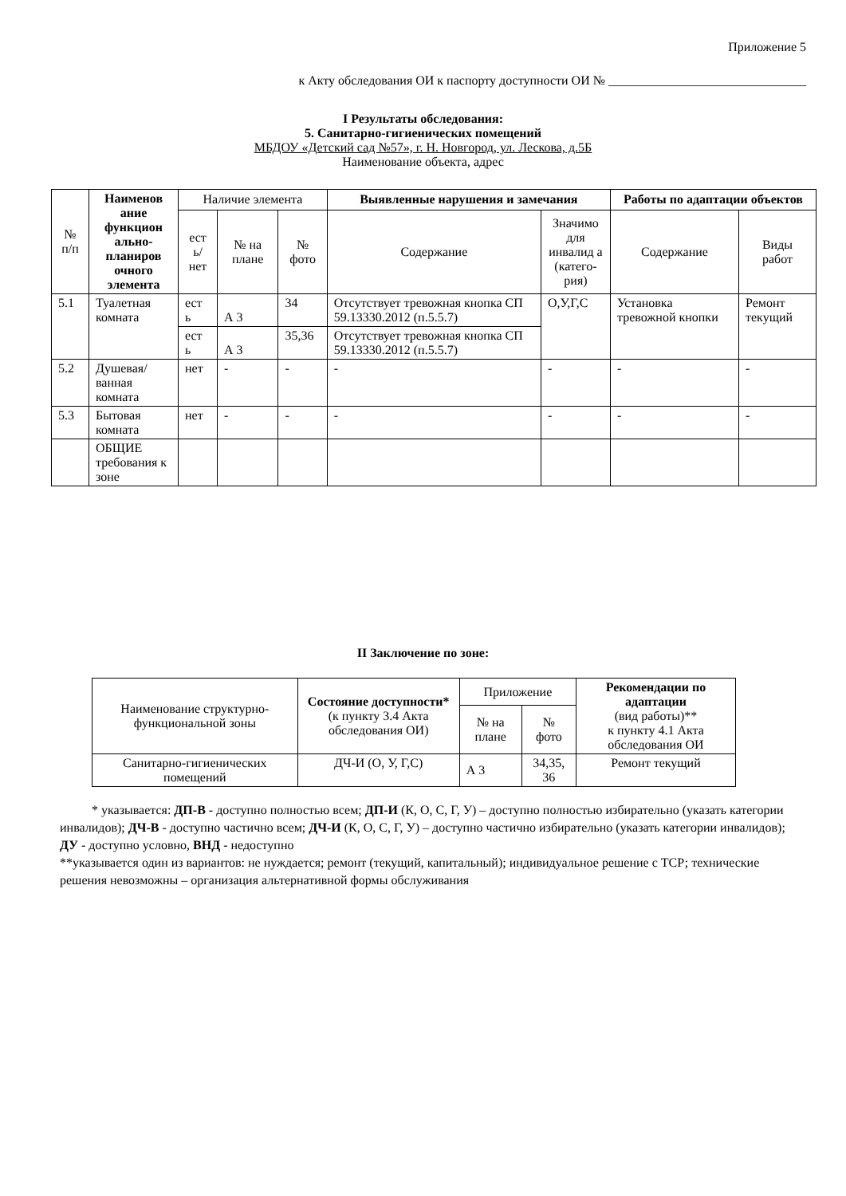Приложение 5
к Акту обследования ОИ к паспорту доступности ОИ № _______________________________
I Результаты обследования:
5. Санитарно-гигиенических помещений
МБДОУ «Детский сад №57», г. Н. Новгород, ул. Лескова, д.5Б
Наименование объекта, адрес
| № п/п | Наименов ание функцион ально-планиров очного элемента | Наличие элемента | | | Выявленные нарушения и замечания | | Работы по адаптации объектов | |
| --- | --- | --- | --- | --- | --- | --- | --- | --- |
| | | ест ь/ нет | № на плане | № фото | Содержание | Значимо для инвалид а (катего-рия) | Содержание | Виды работ |
| 5.1 | Туалетная комната | ест ь | А 3 | 34 | Отсутствует тревожная кнопка СП 59.13330.2012 (п.5.5.7) | О,У,Г,С | Установка тревожной кнопки | Ремонт текущий |
| | | ест ь | А 3 | 35,36 | Отсутствует тревожная кнопка СП 59.13330.2012 (п.5.5.7) | | | |
| 5.2 | Душевая/ ванная комната | нет | - | - | - | - | - | - |
| 5.3 | Бытовая комната | нет | - | - | - | - | - | - |
| | ОБЩИЕ требования к зоне | | | | | | | |
II Заключение по зоне:
| Наименование структурно-функциональной зоны | Состояние доступности* (к пункту 3.4 Акта обследования ОИ) | Приложение | | Рекомендации по адаптации (вид работы)** к пункту 4.1 Акта обследования ОИ |
| --- | --- | --- | --- | --- |
| | | № на плане | № фото | |
| Санитарно-гигиенических помещений | ДЧ-И (О, У, Г,С) | А 3 | 34,35, 36 | Ремонт текущий |
* указывается: ДП-В - доступно полностью всем; ДП-И (К, О, С, Г, У) – доступно полностью избирательно (указать категории инвалидов); ДЧ-В - доступно частично всем; ДЧ-И (К, О, С, Г, У) – доступно частично избирательно (указать категории инвалидов); ДУ - доступно условно, ВНД - недоступно
**указывается один из вариантов: не нуждается; ремонт (текущий, капитальный); индивидуальное решение с ТСР; технические решения невозможны – организация альтернативной формы обслуживания